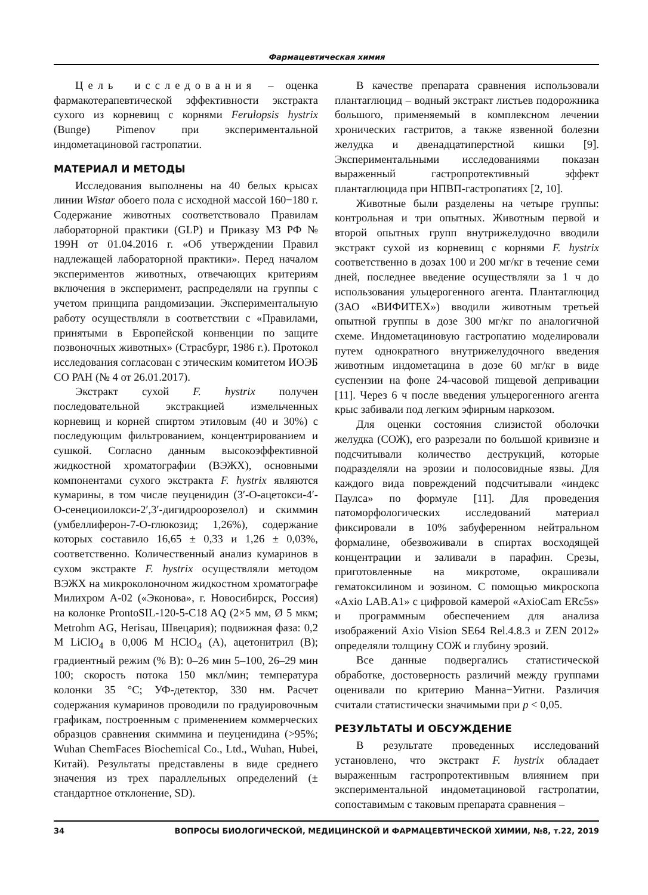Фармацевтическая химия
Цель исследования – оценка фармакотерапевтической эффективности экстракта сухого из корневищ с корнями Ferulopsis hystrix (Bunge) Pimenov при экспериментальной индометациновой гастропатии.
МАТЕРИАЛ И МЕТОДЫ
Исследования выполнены на 40 белых крысах линии Wistar обоего пола с исходной массой 160−180 г. Содержание животных соответствовало Правилам лабораторной практики (GLP) и Приказу МЗ РФ № 199Н от 01.04.2016 г. «Об утверждении Правил надлежащей лабораторной практики». Перед началом экспериментов животных, отвечающих критериям включения в эксперимент, распределяли на группы с учетом принципа рандомизации. Экспериментальную работу осуществляли в соответствии с «Правилами, принятыми в Европейской конвенции по защите позвоночных животных» (Страсбург, 1986 г.). Протокол исследования согласован с этическим комитетом ИОЭБ СО РАН (№ 4 от 26.01.2017).
Экстракт сухой F. hystrix получен последовательной экстракцией измельченных корневищ и корней спиртом этиловым (40 и 30%) с последующим фильтрованием, концентрированием и сушкой. Согласно данным высокоэффективной жидкостной хроматографии (ВЭЖХ), основными компонентами сухого экстракта F. hystrix являются кумарины, в том числе пеуценидин (3′-O-ацетокси-4′-O-сенециоилокси-2′,3′-дигидроорозелол) и скиммин (умбеллиферон-7-O-глюкозид; 1,26%), содержание которых составило 16,65 ± 0,33 и 1,26 ± 0,03%, соответственно. Количественный анализ кумаринов в сухом экстракте F. hystrix осуществляли методом ВЭЖХ на микроколоночном жидкостном хроматографе Милихром А-02 («Эконова», г. Новосибирск, Россия) на колонке ProntoSIL-120-5-C18 AQ (2×5 мм, Ø 5 мкм; Metrohm AG, Herisau, Швецария); подвижная фаза: 0,2 M LiClO<sub>4</sub> в 0,006 M HClO<sub>4</sub> (A), ацетонитрил (B); градиентный режим (% B): 0–26 мин 5–100, 26–29 мин 100; скорость потока 150 мкл/мин; температура колонки 35 °C; УФ-детектор, 330 нм. Расчет содержания кумаринов проводили по градуировочным графикам, построенным с применением коммерческих образцов сравнения скиммина и пеуценидина (>95%; Wuhan ChemFaces Biochemical Co., Ltd., Wuhan, Hubei, Китай). Результаты представлены в виде среднего значения из трех параллельных определений (± стандартное отклонение, SD).
В качестве препарата сравнения использовали плантаглюцид – водный экстракт листьев подорожника большого, применяемый в комплексном лечении хронических гастритов, а также язвенной болезни желудка и двенадцатиперстной кишки [9]. Экспериментальными исследованиями показан выраженный гастропротективный эффект плантаглюцида при НПВП-гастропатиях [2, 10].
Животные были разделены на четыре группы: контрольная и три опытных. Животным первой и второй опытных групп внутрижелудочно вводили экстракт сухой из корневищ с корнями F. hystrix соответственно в дозах 100 и 200 мг/кг в течение семи дней, последнее введение осуществляли за 1 ч до использования ульцерогенного агента. Плантаглюцид (ЗАО «ВИФИТЕХ») вводили животным третьей опытной группы в дозе 300 мг/кг по аналогичной схеме. Индометациновую гастропатию моделировали путем однократного внутрижелудочного введения животным индометацина в дозе 60 мг/кг в виде суспензии на фоне 24-часовой пищевой депривации [11]. Через 6 ч после введения ульцерогенного агента крыс забивали под легким эфирным наркозом.
Для оценки состояния слизистой оболочки желудка (СОЖ), его разрезали по большой кривизне и подсчитывали количество деструкций, которые подразделяли на эрозии и полосовидные язвы. Для каждого вида повреждений подсчитывали «индекс Паулса» по формуле [11]. Для проведения патоморфологических исследований материал фиксировали в 10% забуференном нейтральном формалине, обезвоживали в спиртах восходящей концентрации и заливали в парафин. Срезы, приготовленные на микротоме, окрашивали гематоксилином и эозином. С помощью микроскопа «Axio LAB.A1» с цифровой камерой «AxioCam ERc5s» и программным обеспечением для анализа изображений Axio Vision SE64 Rel.4.8.3 и ZEN 2012» определяли толщину СОЖ и глубину эрозий.
Все данные подвергались статистической обработке, достоверность различий между группами оценивали по критерию Манна−Уитни. Различия считали статистически значимыми при p < 0,05.
РЕЗУЛЬТАТЫ И ОБСУЖДЕНИЕ
В результате проведенных исследований установлено, что экстракт F. hystrix обладает выраженным гастропротективным влиянием при экспериментальной индометациновой гастропатии, сопоставимым с таковым препарата сравнения –
34 ВОПРОСЫ БИОЛОГИЧЕСКОЙ, МЕДИЦИНСКОЙ И ФАРМАЦЕВТИЧЕСКОЙ ХИМИИ, №8, т.22, 2019